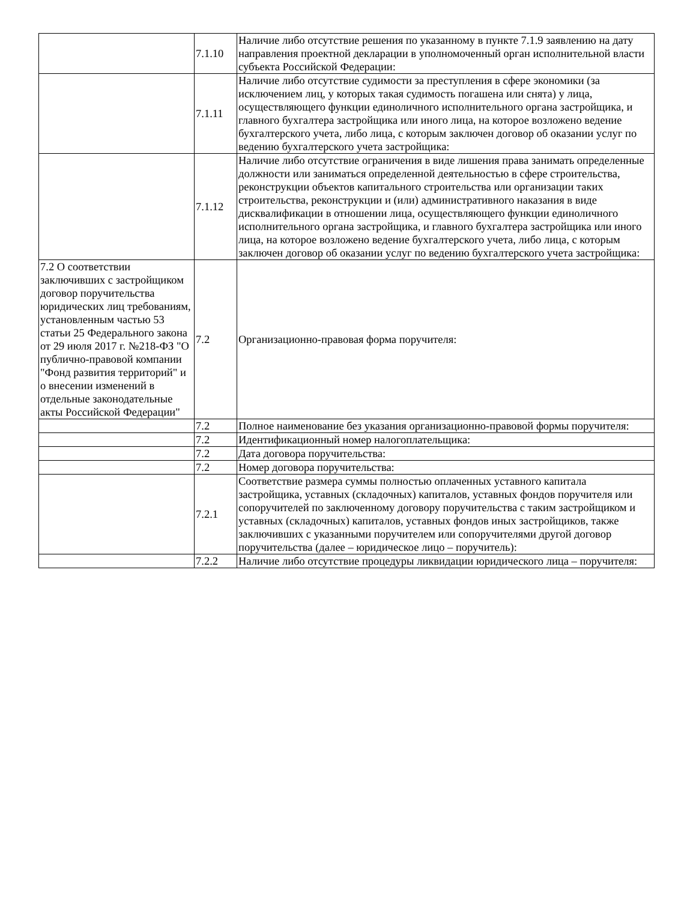| | 7.1.10 | Наличие либо отсутствие решения по указанному в пункте 7.1.9 заявлению на дату направления проектной декларации в уполномоченный орган исполнительной власти субъекта Российской Федерации: |
| | 7.1.11 | Наличие либо отсутствие судимости за преступления в сфере экономики (за исключением лиц, у которых такая судимость погашена или снята) у лица, осуществляющего функции единоличного исполнительного органа застройщика, и главного бухгалтера застройщика или иного лица, на которое возложено ведение бухгалтерского учета, либо лица, с которым заключен договор об оказании услуг по ведению бухгалтерского учета застройщика: |
| | 7.1.12 | Наличие либо отсутствие ограничения в виде лишения права занимать определенные должности или заниматься определенной деятельностью в сфере строительства, реконструкции объектов капитального строительства или организации таких строительства, реконструкции и (или) административного наказания в виде дисквалификации в отношении лица, осуществляющего функции единоличного исполнительного органа застройщика, и главного бухгалтера застройщика или иного лица, на которое возложено ведение бухгалтерского учета, либо лица, с которым заключен договор об оказании услуг по ведению бухгалтерского учета застройщика: |
| 7.2 О соответствии заключивших с застройщиком договор поручительства юридических лиц требованиям, установленным частью 53 статьи 25 Федерального закона от 29 июля 2017 г. №218-ФЗ "О публично-правовой компании "Фонд развития территорий" и о внесении изменений в отдельные законодательные акты Российской Федерации" | 7.2 | Организационно-правовая форма поручителя: |
| | 7.2 | Полное наименование без указания организационно-правовой формы поручителя: |
| | 7.2 | Идентификационный номер налогоплательщика: |
| | 7.2 | Дата договора поручительства: |
| | 7.2 | Номер договора поручительства: |
| | 7.2.1 | Соответствие размера суммы полностью оплаченных уставного капитала застройщика, уставных (складочных) капиталов, уставных фондов поручителя или сопоручителей по заключенному договору поручительства с таким застройщиком и уставных (складочных) капиталов, уставных фондов иных застройщиков, также заключивших с указанными поручителем или сопоручителями другой договор поручительства (далее – юридическое лицо – поручитель): |
| | 7.2.2 | Наличие либо отсутствие процедуры ликвидации юридического лица – поручителя: |